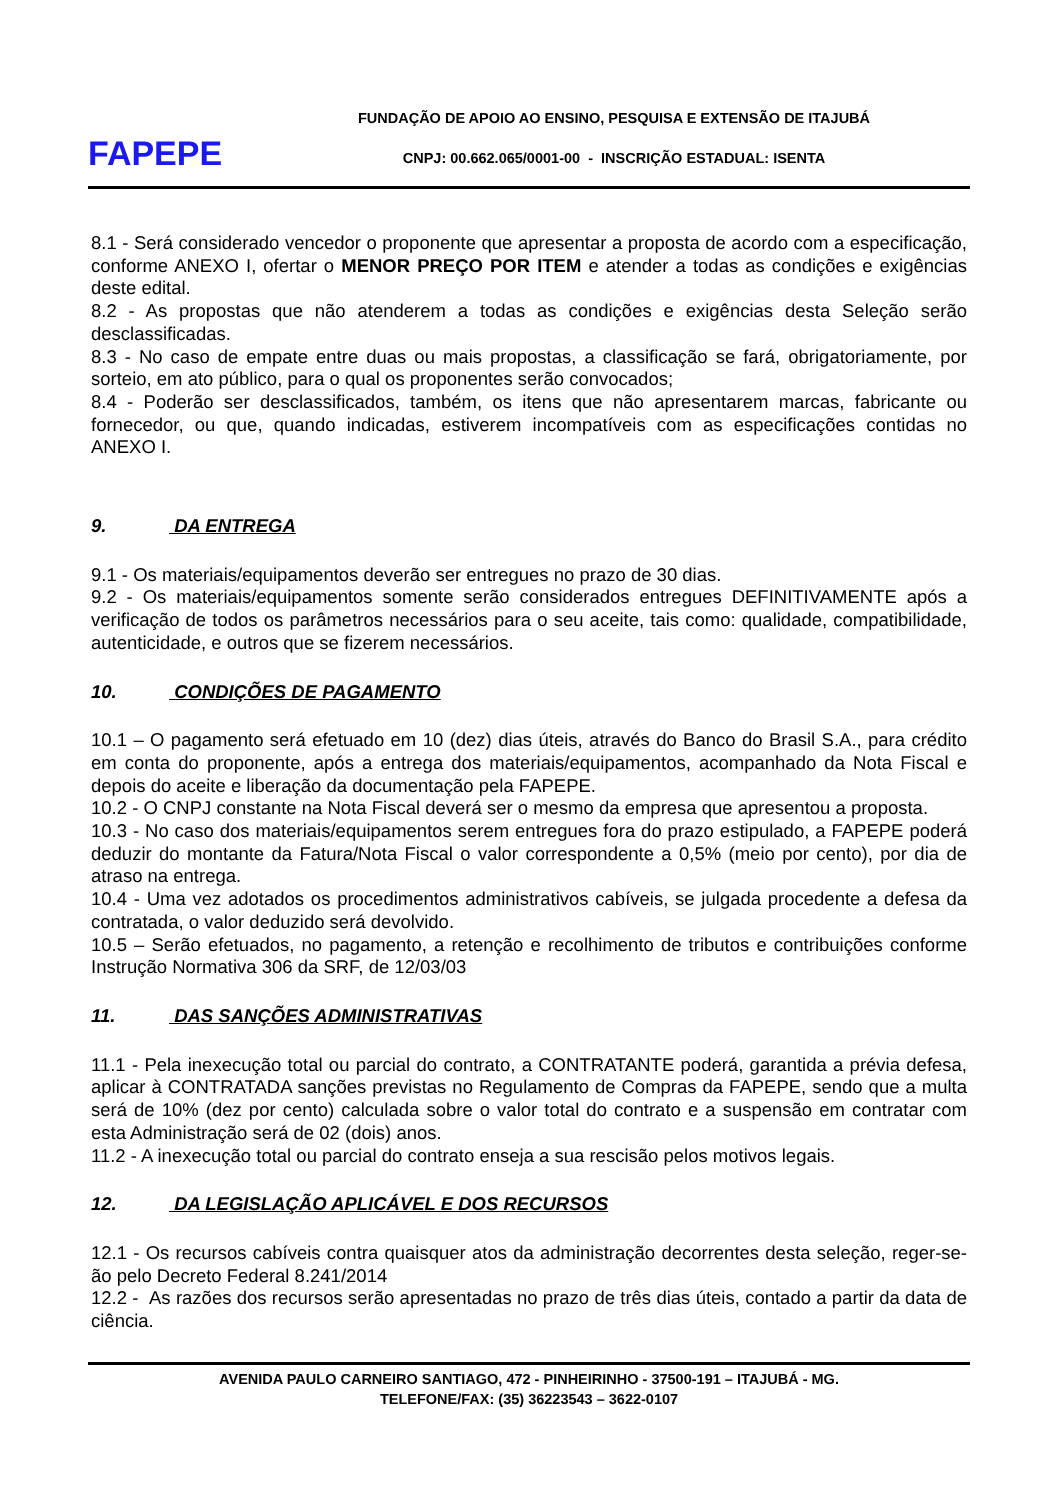FAPEPE
FUNDAÇÃO DE APOIO AO ENSINO, PESQUISA E EXTENSÃO DE ITAJUBÁ
CNPJ: 00.662.065/0001-00 - INSCRIÇÃO ESTADUAL: ISENTA
8.1 - Será considerado vencedor o proponente que apresentar a proposta de acordo com a especificação, conforme ANEXO I, ofertar o MENOR PREÇO POR ITEM e atender a todas as condições e exigências deste edital.
8.2 - As propostas que não atenderem a todas as condições e exigências desta Seleção serão desclassificadas.
8.3 - No caso de empate entre duas ou mais propostas, a classificação se fará, obrigatoriamente, por sorteio, em ato público, para o qual os proponentes serão convocados;
8.4 - Poderão ser desclassificados, também, os itens que não apresentarem marcas, fabricante ou fornecedor, ou que, quando indicadas, estiverem incompatíveis com as especificações contidas no ANEXO I.
9. DA ENTREGA
9.1 - Os materiais/equipamentos deverão ser entregues no prazo de 30 dias.
9.2 - Os materiais/equipamentos somente serão considerados entregues DEFINITIVAMENTE após a verificação de todos os parâmetros necessários para o seu aceite, tais como: qualidade, compatibilidade, autenticidade, e outros que se fizerem necessários.
10. CONDIÇÕES DE PAGAMENTO
10.1 – O pagamento será efetuado em 10 (dez) dias úteis, através do Banco do Brasil S.A., para crédito em conta do proponente, após a entrega dos materiais/equipamentos, acompanhado da Nota Fiscal e depois do aceite e liberação da documentação pela FAPEPE.
10.2 - O CNPJ constante na Nota Fiscal deverá ser o mesmo da empresa que apresentou a proposta.
10.3 - No caso dos materiais/equipamentos serem entregues fora do prazo estipulado, a FAPEPE poderá deduzir do montante da Fatura/Nota Fiscal o valor correspondente a 0,5% (meio por cento), por dia de atraso na entrega.
10.4 - Uma vez adotados os procedimentos administrativos cabíveis, se julgada procedente a defesa da contratada, o valor deduzido será devolvido.
10.5 – Serão efetuados, no pagamento, a retenção e recolhimento de tributos e contribuições conforme Instrução Normativa 306 da SRF, de 12/03/03
11. DAS SANÇÕES ADMINISTRATIVAS
11.1 - Pela inexecução total ou parcial do contrato, a CONTRATANTE poderá, garantida a prévia defesa, aplicar à CONTRATADA sanções previstas no Regulamento de Compras da FAPEPE, sendo que a multa será de 10% (dez por cento) calculada sobre o valor total do contrato e a suspensão em contratar com esta Administração será de 02 (dois) anos.
11.2 - A inexecução total ou parcial do contrato enseja a sua rescisão pelos motivos legais.
12. DA LEGISLAÇÃO APLICÁVEL E DOS RECURSOS
12.1 - Os recursos cabíveis contra quaisquer atos da administração decorrentes desta seleção, reger-se-ão pelo Decreto Federal 8.241/2014
12.2 - As razões dos recursos serão apresentadas no prazo de três dias úteis, contado a partir da data de ciência.
AVENIDA PAULO CARNEIRO SANTIAGO, 472 - PINHEIRINHO - 37500-191 – ITAJUBÁ - MG.
TELEFONE/FAX: (35) 36223543 – 3622-0107